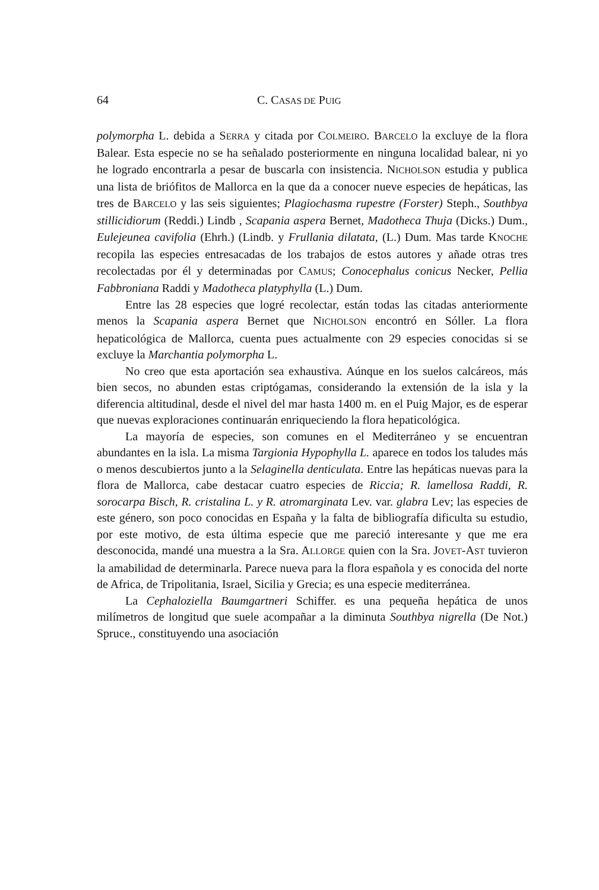64 C. CASAS DE PUIG
polymorpha L. debida a SERRA y citada por COLMEIRO. BARCELO la excluye de la flora Balear. Esta especie no se ha señalado posteriormente en ninguna localidad balear, ni yo he logrado encontrarla a pesar de buscarla con insistencia. NICHOLSON estudia y publica una lista de briófitos de Mallorca en la que da a conocer nueve especies de hepáticas, las tres de BARCELO y las seis siguientes; Plagiochasma rupestre (Forster) Steph., Southbya stillicidiorum (Reddi.) Lindb , Scapania aspera Bernet, Madotheca Thuja (Dicks.) Dum., Eulejeunea cavifolia (Ehrh.) (Lindb. y Frullania dilatata, (L.) Dum. Mas tarde KNOCHE recopila las especies entresacadas de los trabajos de estos autores y añade otras tres recolectadas por él y determinadas por CAMUS; Conocephalus conicus Necker, Pellia Fabbroniana Raddi y Madotheca platyphylla (L.) Dum.
Entre las 28 especies que logré recolectar, están todas las citadas anteriormente menos la Scapania aspera Bernet que NICHOLSON encontró en Sóller. La flora hepaticológica de Mallorca, cuenta pues actualmente con 29 especies conocidas si se excluye la Marchantia polymorpha L.
No creo que esta aportación sea exhaustiva. Aúnque en los suelos calcáreos, más bien secos, no abunden estas criptógamas, considerando la extensión de la isla y la diferencia altitudinal, desde el nivel del mar hasta 1400 m. en el Puig Major, es de esperar que nuevas exploraciones continuarán enriqueciendo la flora hepaticológica.
La mayoría de especies, son comunes en el Mediterráneo y se encuentran abundantes en la isla. La misma Targionia Hypophylla L. aparece en todos los taludes más o menos descubiertos junto a la Selaginella denticulata. Entre las hepáticas nuevas para la flora de Mallorca, cabe destacar cuatro especies de Riccia; R. lamellosa Raddi, R. sorocarpa Bisch, R. cristalina L. y R. atromarginata Lev. var. glabra Lev; las especies de este género, son poco conocidas en España y la falta de bibliografía dificulta su estudio, por este motivo, de esta última especie que me pareció interesante y que me era desconocida, mandé una muestra a la Sra. ALLORGE quien con la Sra. JOVET-AST tuvieron la amabilidad de determinarla. Parece nueva para la flora española y es conocida del norte de Africa, de Tripolitania, Israel, Sicilia y Grecia; es una especie mediterránea.
La Cephaloziella Baumgartneri Schiffer. es una pequeña hepática de unos milímetros de longitud que suele acompañar a la diminuta Southbya nigrella (De Not.) Spruce., constituyendo una asociación